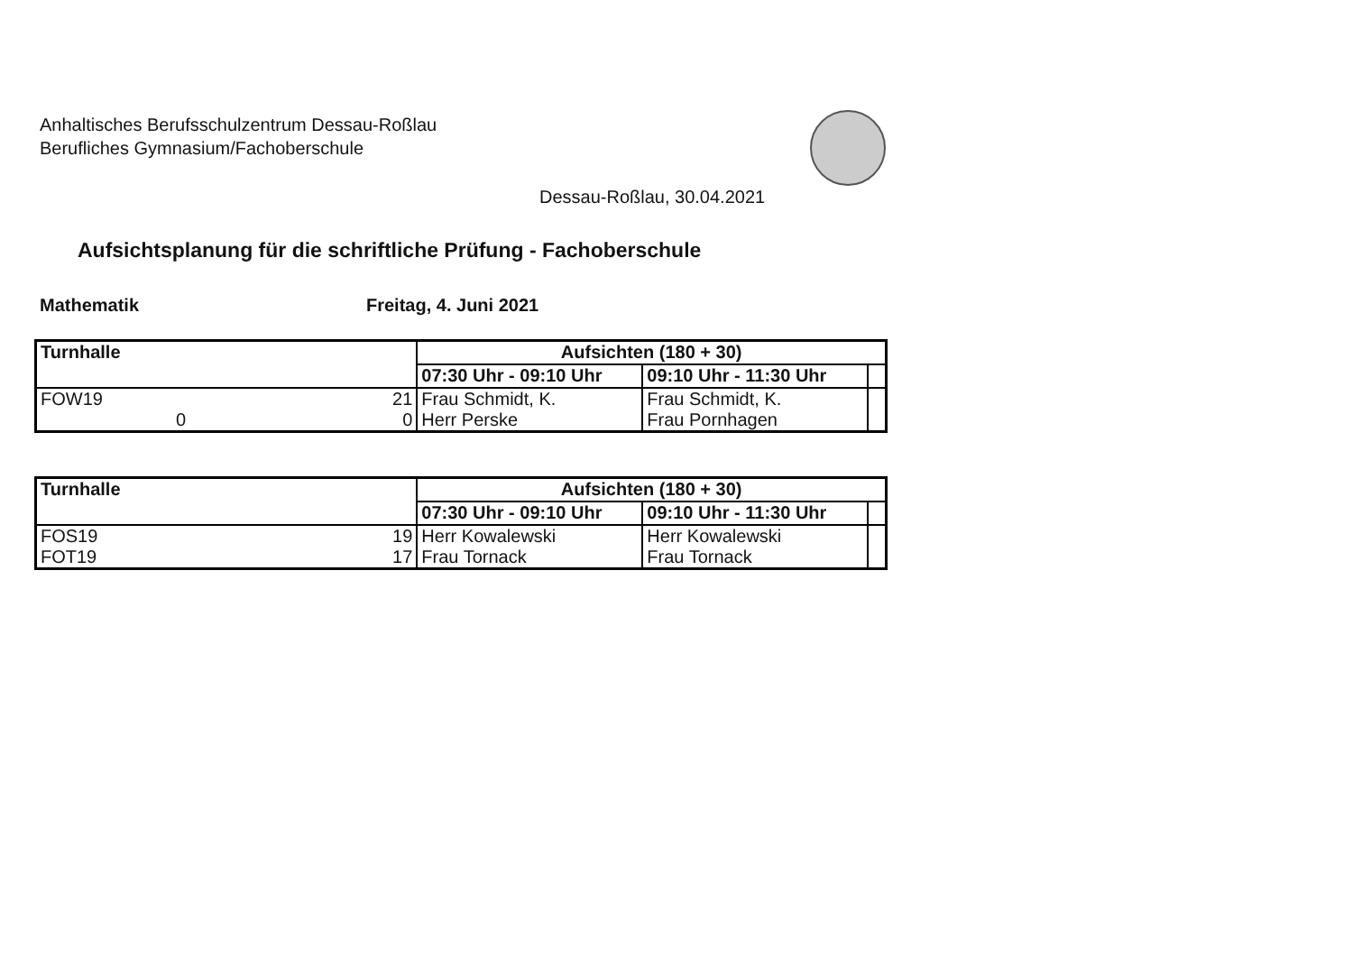Anhaltisches Berufsschulzentrum Dessau-Roßlau
Berufliches Gymnasium/Fachoberschule
Dessau-Roßlau, 30.04.2021
Aufsichtsplanung für die schriftliche Prüfung - Fachoberschule
Mathematik Freitag, 4. Juni 2021
| Turnhalle | | Aufsichten (180 + 30) | | |
| | | 07:30 Uhr - 09:10 Uhr | 09:10 Uhr - 11:30 Uhr | |
| FOW19 0 | 21 0 | Frau Schmidt, K. Herr Perske | Frau Schmidt, K. Frau Pornhagen | |
| Turnhalle | | Aufsichten (180 + 30) | | |
| | | 07:30 Uhr - 09:10 Uhr | 09:10 Uhr - 11:30 Uhr | |
| FOS19 FOT19 | 19 17 | Herr Kowalewski Frau Tornack | Herr Kowalewski Frau Tornack | |